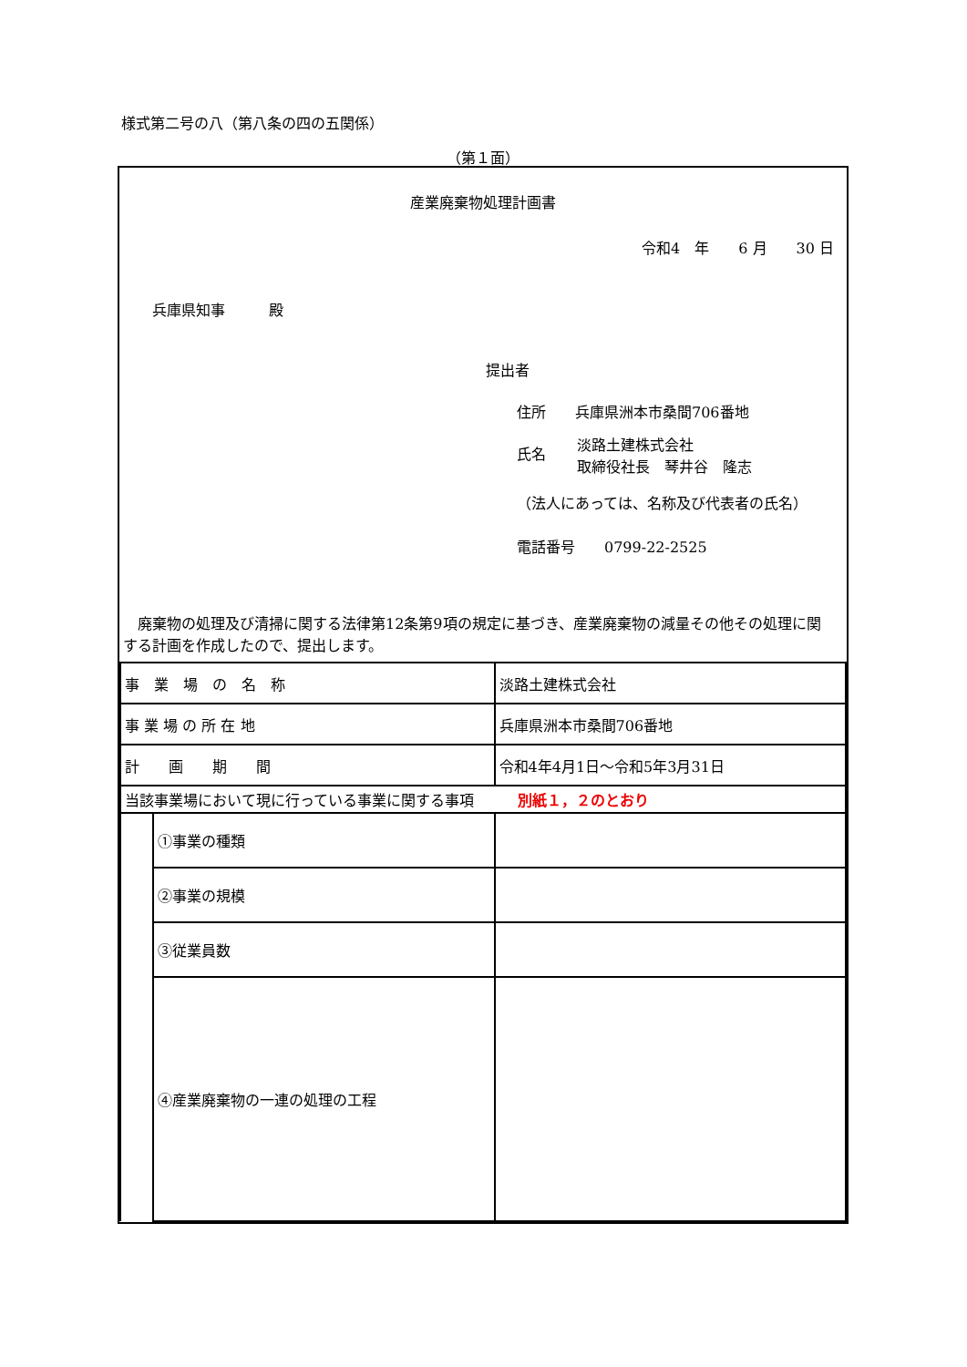様式第二号の八（第八条の四の五関係）
（第１面）
産業廃棄物処理計画書
令和4　年　　6 月　　30 日
兵庫県知事　　　殿
提出者
住所　　兵庫県洲本市桑間706番地
氏名 淡路土建株式会社
取締役社長　琴井谷　隆志
（法人にあっては、名称及び代表者の氏名）
電話番号　　0799-22-2525
　廃棄物の処理及び清掃に関する法律第12条第9項の規定に基づき、産業廃棄物の減量その他その処理に関する計画を作成したので、提出します。
| 事 業 場 の 名 称 | | 淡路土建株式会社 |
| 事 業 場 の 所 在 地 | | 兵庫県洲本市桑間706番地 |
| 計 画 期 間 | | 令和4年4月1日～令和5年3月31日 |
| 当該事業場において現に行っている事業に関する事項 別紙１，２のとおり | | |
| | ①事業の種類 | |
| | ②事業の規模 | |
| | ③従業員数 | |
| | ④産業廃棄物の一連の処理の工程 | |